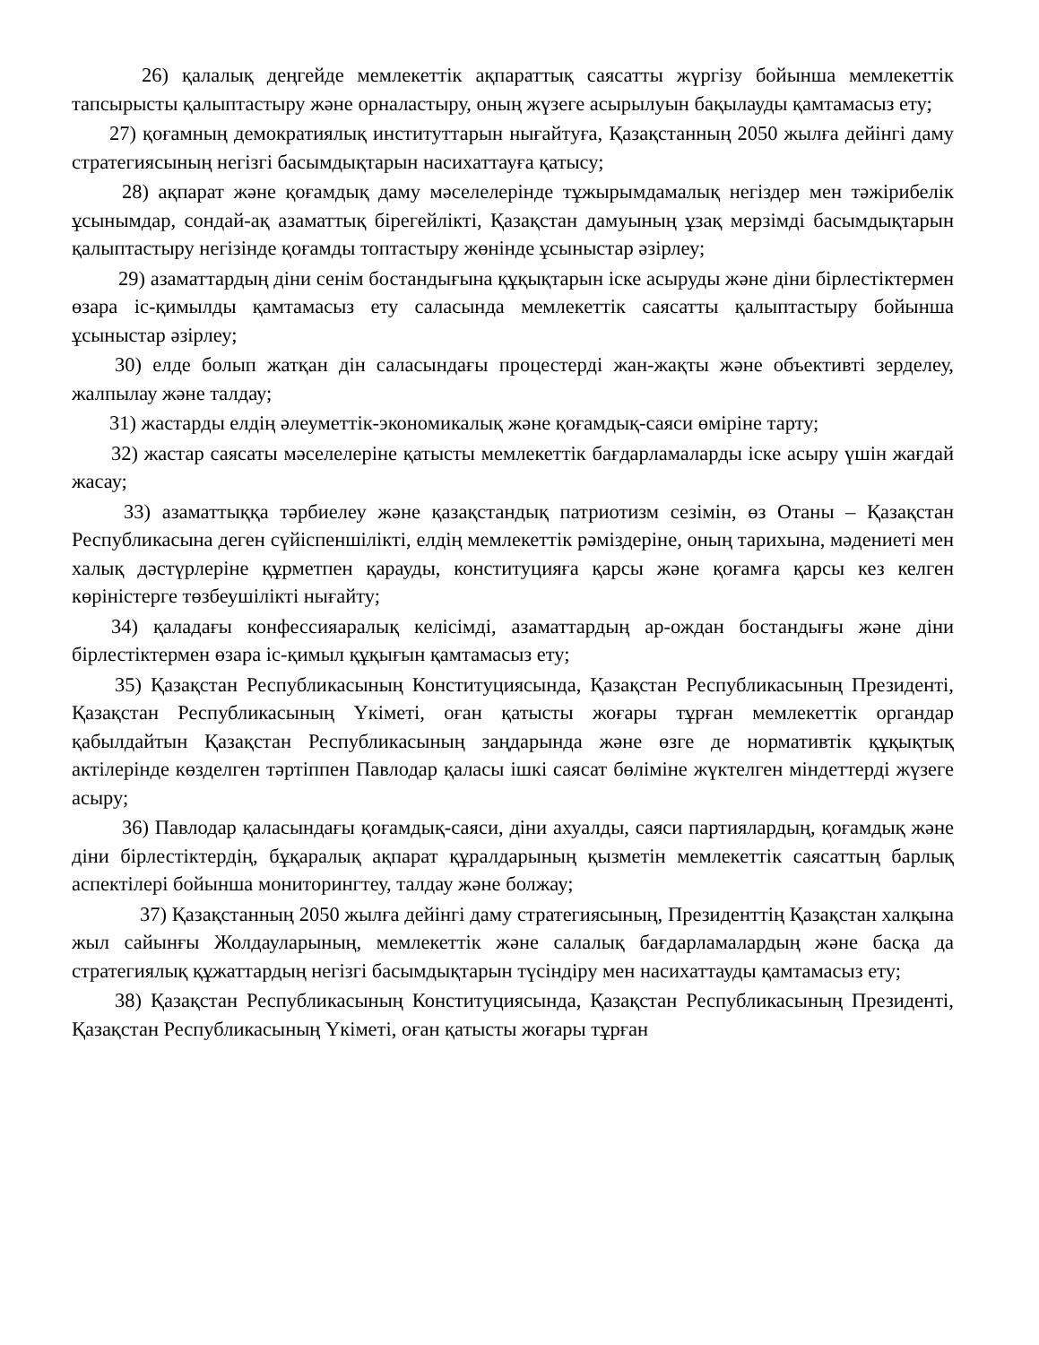26) қалалық деңгейде мемлекеттік ақпараттық саясатты жүргізу бойынша мемлекеттік тапсырысты қалыптастыру және орналастыру, оның жүзеге асырылуын бақылауды қамтамасыз ету;
27) қоғамның демократиялық институттарын нығайтуға, Қазақстанның 2050 жылға дейінгі даму стратегиясының негізгі басымдықтарын насихаттауға қатысу;
28) ақпарат және қоғамдық даму мәселелерінде тұжырымдамалық негіздер мен тәжірибелік ұсынымдар, сондай-ақ азаматтық бірегейлікті, Қазақстан дамуының ұзақ мерзімді басымдықтарын қалыптастыру негізінде қоғамды топтастыру жөнінде ұсыныстар әзірлеу;
29) азаматтардың діни сенім бостандығына құқықтарын іске асыруды және діни бірлестіктермен өзара іс-қимылды қамтамасыз ету саласында мемлекеттік саясатты қалыптастыру бойынша ұсыныстар әзірлеу;
30) елде болып жатқан дін саласындағы процестерді жан-жақты және объективті зерделеу, жалпылау және талдау;
31) жастарды елдің әлеуметтік-экономикалық және қоғамдық-саяси өміріне тарту;
32) жастар саясаты мәселелеріне қатысты мемлекеттік бағдарламаларды іске асыру үшін жағдай жасау;
33) азаматтыққа тәрбиелеу және қазақстандық патриотизм сезімін, өз Отаны – Қазақстан Республикасына деген сүйіспеншілікті, елдің мемлекеттік рәміздеріне, оның тарихына, мәдениеті мен халық дәстүрлеріне құрметпен қарауды, конституцияға қарсы және қоғамға қарсы кез келген көріністерге төзбеушілікті нығайту;
34) қаладағы конфессияаралық келісімді, азаматтардың ар-ождан бостандығы және діни бірлестіктермен өзара іс-қимыл құқығын қамтамасыз ету;
35) Қазақстан Республикасының Конституциясында, Қазақстан Республикасының Президенті, Қазақстан Республикасының Үкіметі, оған қатысты жоғары тұрған мемлекеттік органдар қабылдайтын Қазақстан Республикасының заңдарында және өзге де нормативтік құқықтық актілерінде көзделген тәртіппен Павлодар қаласы ішкі саясат бөліміне жүктелген міндеттерді жүзеге асыру;
36) Павлодар қаласындағы қоғамдық-саяси, діни ахуалды, саяси партиялардың, қоғамдық және діни бірлестіктердің, бұқаралық ақпарат құралдарының қызметін мемлекеттік саясаттың барлық аспектілері бойынша мониторингтеу, талдау және болжау;
37) Қазақстанның 2050 жылға дейінгі даму стратегиясының, Президенттің Қазақстан халқына жыл сайынғы Жолдауларының, мемлекеттік және салалық бағдарламалардың және басқа да стратегиялық құжаттардың негізгі басымдықтарын түсіндіру мен насихаттауды қамтамасыз ету;
38) Қазақстан Республикасының Конституциясында, Қазақстан Республикасының Президенті, Қазақстан Республикасының Үкіметі, оған қатысты жоғары тұрған